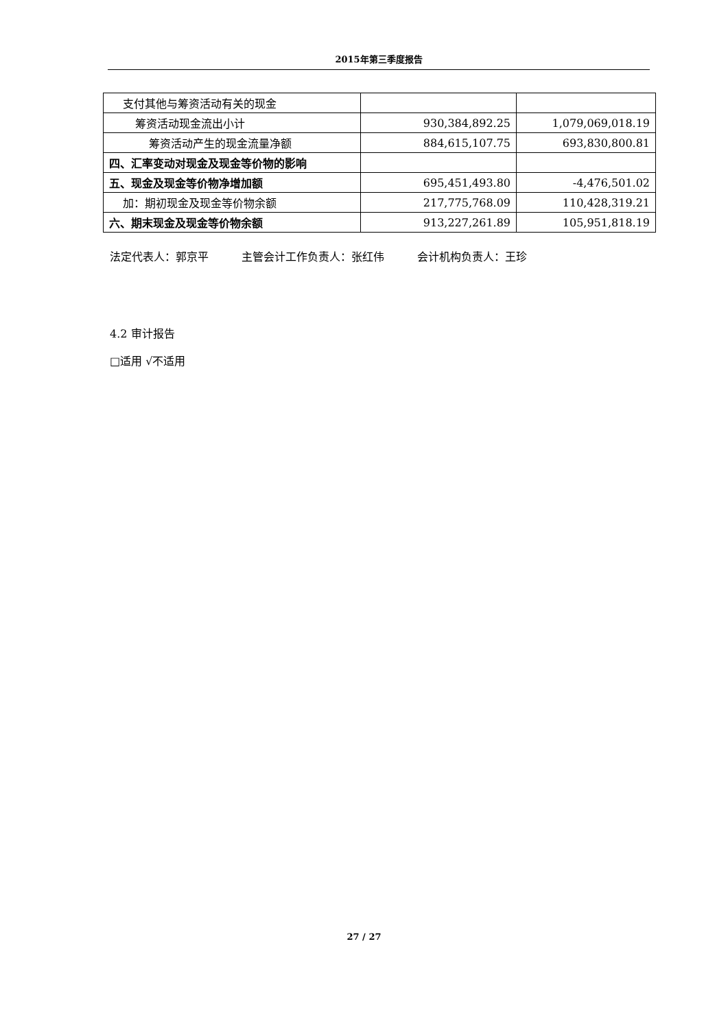2015年第三季度报告
| 支付其他与筹资活动有关的现金 | | |
| 筹资活动现金流出小计 | 930,384,892.25 | 1,079,069,018.19 |
| 筹资活动产生的现金流量净额 | 884,615,107.75 | 693,830,800.81 |
| 四、汇率变动对现金及现金等价物的影响 | | |
| 五、现金及现金等价物净增加额 | 695,451,493.80 | -4,476,501.02 |
| 加：期初现金及现金等价物余额 | 217,775,768.09 | 110,428,319.21 |
| 六、期末现金及现金等价物余额 | 913,227,261.89 | 105,951,818.19 |
法定代表人：郭京平　　　主管会计工作负责人：张红伟　　　会计机构负责人：王珍
4.2 审计报告
□适用 √不适用
27 / 27